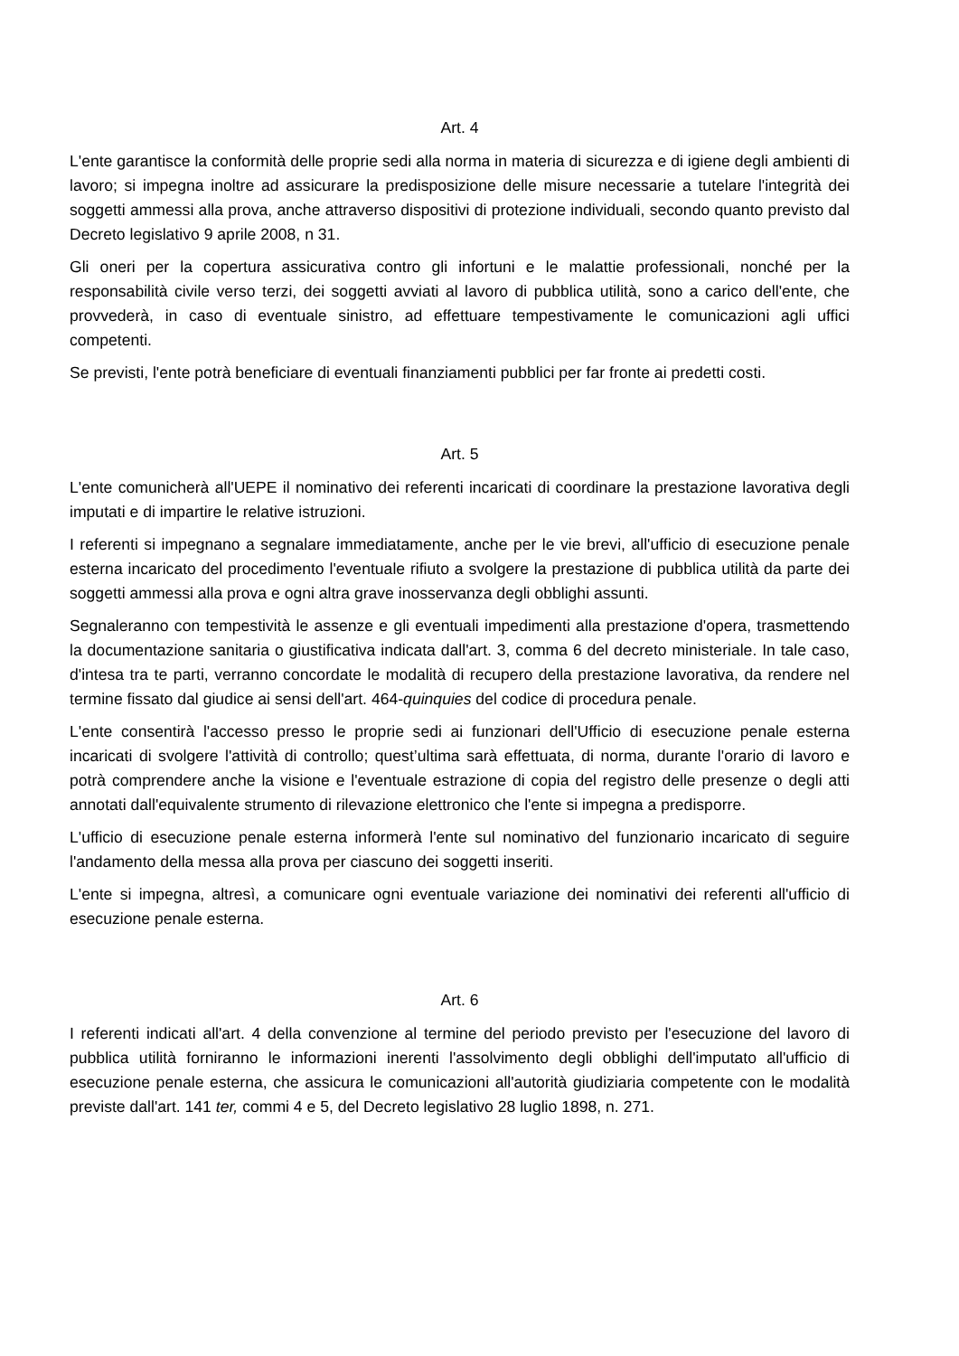Art. 4
L'ente garantisce la conformità delle proprie sedi alla norma in materia di sicurezza e di igiene degli ambienti di lavoro; si impegna inoltre ad assicurare la predisposizione delle misure necessarie a tutelare l'integrità dei soggetti ammessi alla prova, anche attraverso dispositivi di protezione individuali, secondo quanto previsto dal Decreto legislativo 9 aprile 2008, n 31.
Gli oneri per la copertura assicurativa contro gli infortuni e le malattie professionali, nonché per la responsabilità civile verso terzi, dei soggetti avviati al lavoro di pubblica utilità, sono a carico dell'ente, che provvederà, in caso di eventuale sinistro, ad effettuare tempestivamente le comunicazioni agli uffici competenti.
Se previsti, l'ente potrà beneficiare di eventuali finanziamenti pubblici per far fronte ai predetti costi.
Art. 5
L'ente comunicherà all'UEPE il nominativo dei referenti incaricati di coordinare la prestazione lavorativa degli imputati e di impartire le relative istruzioni.
I referenti si impegnano a segnalare immediatamente, anche per le vie brevi, all'ufficio di esecuzione penale esterna incaricato del procedimento l'eventuale rifiuto a svolgere la prestazione di pubblica utilità da parte dei soggetti ammessi alla prova e ogni altra grave inosservanza degli obblighi assunti.
Segnaleranno con tempestività le assenze e gli eventuali impedimenti alla prestazione d'opera, trasmettendo la documentazione sanitaria o giustificativa indicata dall'art. 3, comma 6 del decreto ministeriale. In tale caso, d'intesa tra te parti, verranno concordate le modalità di recupero della prestazione lavorativa, da rendere nel termine fissato dal giudice ai sensi dell'art. 464-quinquies del codice di procedura penale.
L'ente consentirà l'accesso presso le proprie sedi ai funzionari dell'Ufficio di esecuzione penale esterna incaricati di svolgere l'attività di controllo; quest’ultima sarà effettuata, di norma, durante l'orario di lavoro e potrà comprendere anche la visione e l'eventuale estrazione di copia del registro delle presenze o degli atti annotati dall'equivalente strumento di rilevazione elettronico che l'ente si impegna a predisporre.
L'ufficio di esecuzione penale esterna informerà l'ente sul nominativo del funzionario incaricato di seguire l'andamento della messa alla prova per ciascuno dei soggetti inseriti.
L'ente si impegna, altresì, a comunicare ogni eventuale variazione dei nominativi dei referenti all'ufficio di esecuzione penale esterna.
Art. 6
I referenti indicati all'art. 4 della convenzione al termine del periodo previsto per l'esecuzione del lavoro di pubblica utilità forniranno le informazioni inerenti l'assolvimento degli obblighi dell'imputato all'ufficio di esecuzione penale esterna, che assicura le comunicazioni all'autorità giudiziaria competente con le modalità previste dall'art. 141 ter, commi 4 e 5, del Decreto legislativo 28 luglio 1898, n. 271.